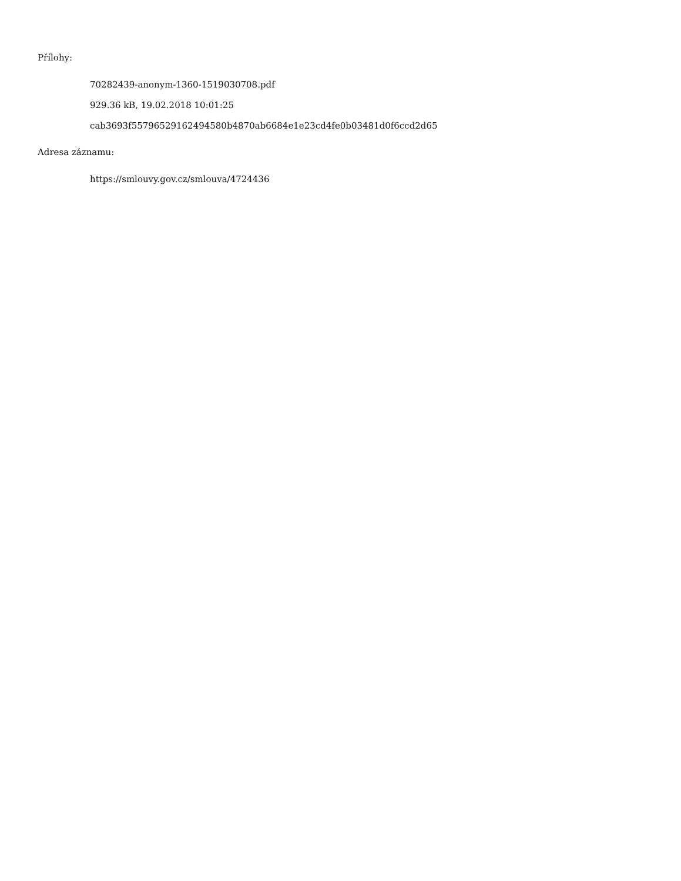Přílohy:
70282439-anonym-1360-1519030708.pdf
929.36 kB, 19.02.2018 10:01:25
cab3693f55796529162494580b4870ab6684e1e23cd4fe0b03481d0f6ccd2d65
Adresa záznamu:
https://smlouvy.gov.cz/smlouva/4724436